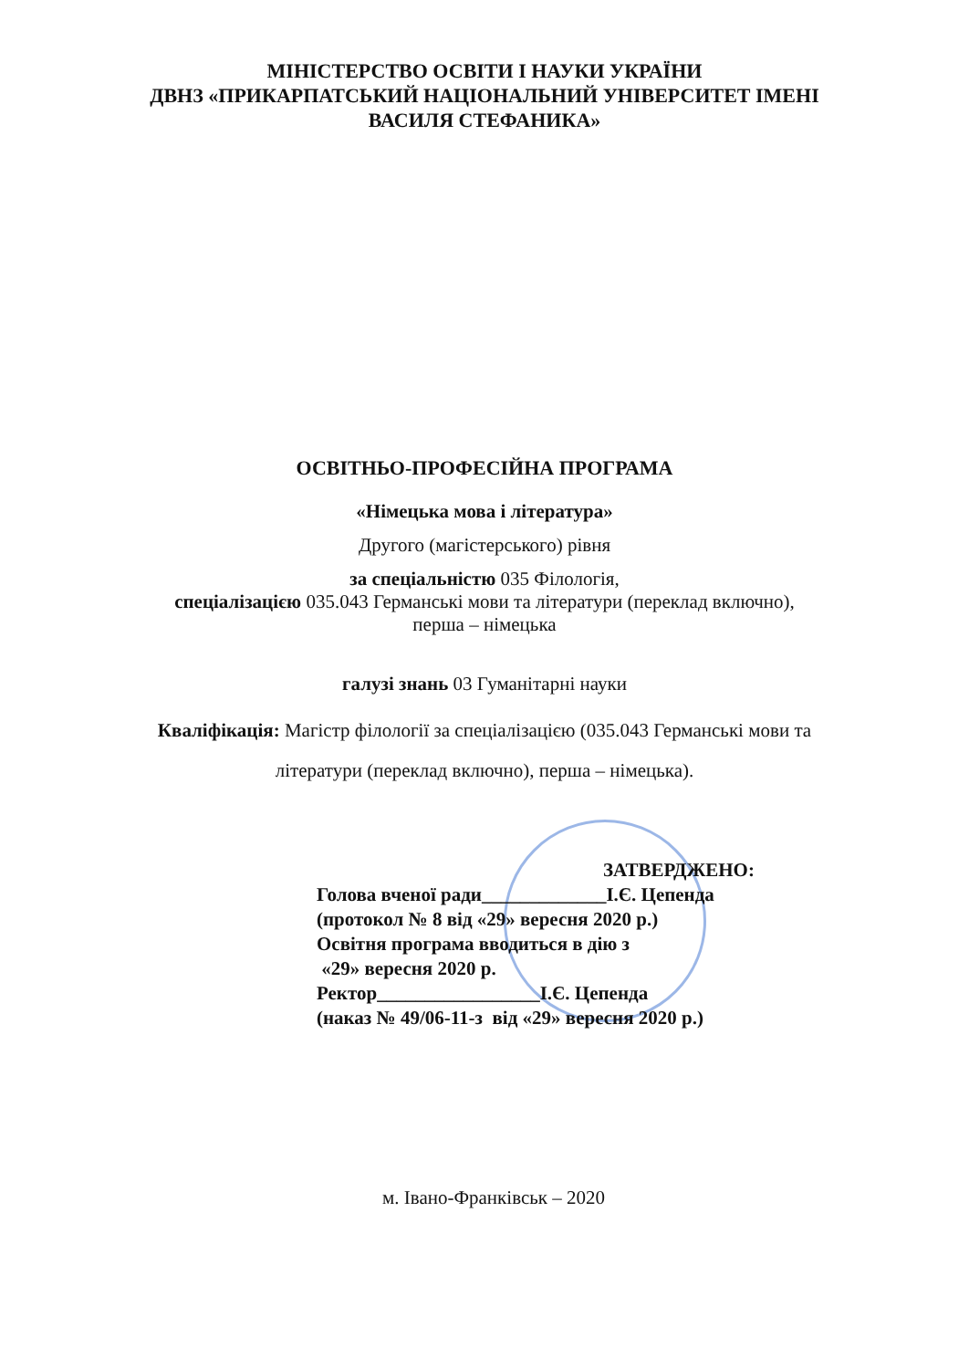МІНІСТЕРСТВО ОСВІТИ І НАУКИ УКРАЇНИ
ДВНЗ «ПРИКАРПАТСЬКИЙ НАЦІОНАЛЬНИЙ УНІВЕРСИТЕТ ІМЕНІ
ВАСИЛЯ СТЕФАНИКА»
ОСВІТНЬО-ПРОФЕСІЙНА ПРОГРАМА
«Німецька мова і література»
Другого (магістерського) рівня
за спеціальністю 035 Філологія,
спеціалізацією 035.043 Германські мови та літератури (переклад включно),
перша – німецька
галузі знань 03 Гуманітарні науки
Кваліфікація: Магістр філології за спеціалізацією (035.043 Германські мови та
літератури (переклад включно), перша – німецька).
ЗАТВЕРДЖЕНО:
Голова вченої ради_____________І.Є. Цепенда
(протокол № 8 від «29» вересня 2020 р.)
Освітня програма вводиться в дію з
«29» вересня 2020 р.
Ректор_________________І.Є. Цепенда
(наказ № 49/06-11-з від «29» вересня 2020 р.)
м. Івано-Франківськ – 2020